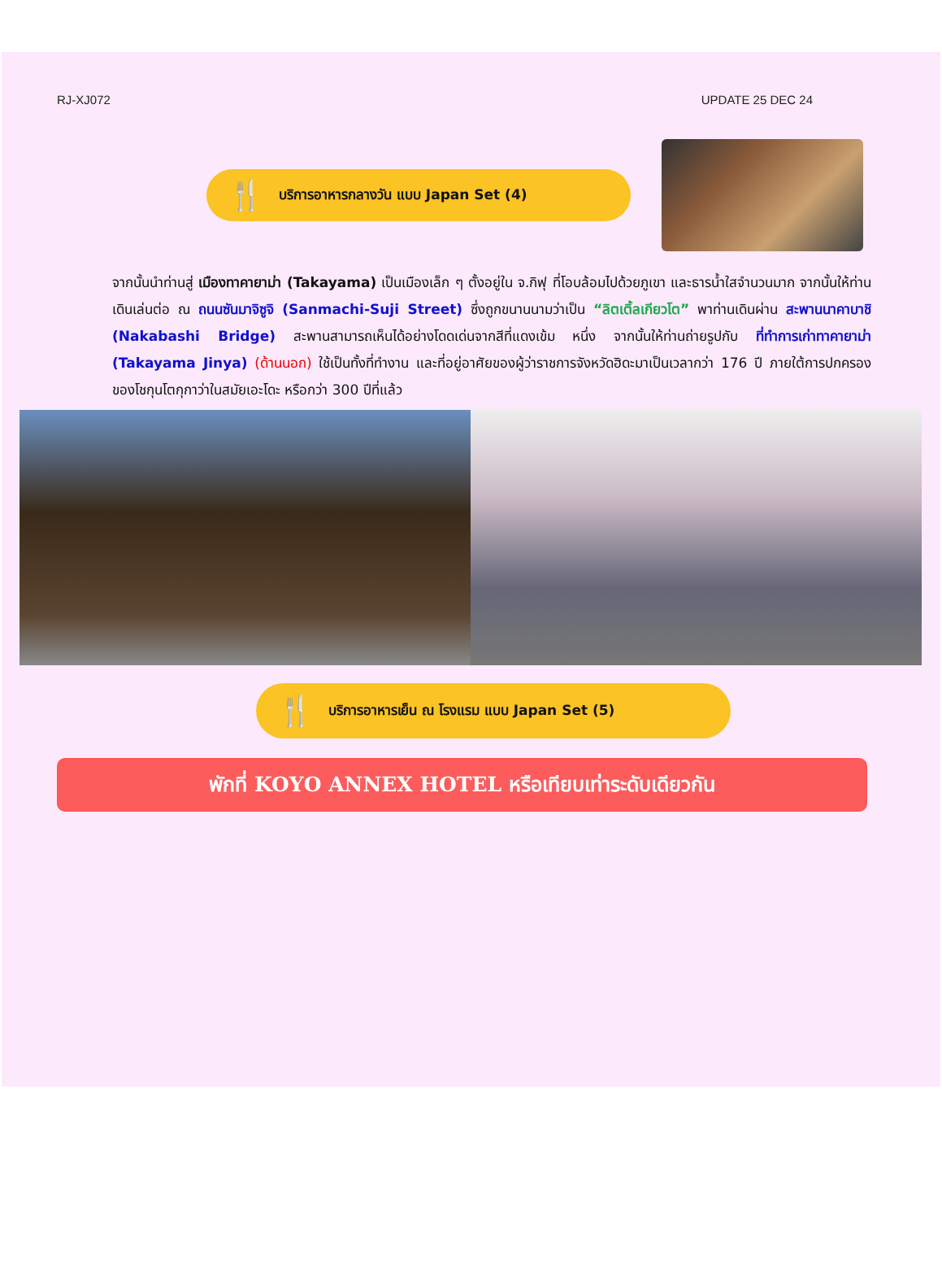RJ-XJ072 UPDATE 25 DEC 24
🍴 บริการอาหารกลางวัน แบบ Japan Set (4)
จากนั้นนำท่านสู่ เมืองทาคายาม่า (Takayama) เป็นเมืองเล็ก ๆ ตั้งอยู่ใน จ.กิฟุ ที่โอบล้อมไปด้วยภูเขา และธารน้ำใสจำนวนมาก จากนั้นให้ท่านเดินเล่นต่อ ณ ถนนซันมาจิซูจิ (Sanmachi-Suji Street) ซึ่งถูกขนานนามว่าเป็น “ลิตเติ้ลเกียวโต” พาท่านเดินผ่าน สะพานนาคาบาชิ (Nakabashi Bridge) สะพานสามารถเห็นได้อย่างโดดเด่นจากสีที่แดงเข้ม หนึ่ง จากนั้นให้ท่านถ่ายรูปกับ ที่ทำการเก่าทาคายาม่า (Takayama Jinya) (ด้านนอก) ใช้เป็นทั้งที่ทำงาน และที่อยู่อาศัยของผู้ว่าราชการจังหวัดฮิดะมาเป็นเวลากว่า 176 ปี ภายใต้การปกครองของโชกุนโตกุกาว่าในสมัยเอะโดะ หรือกว่า 300 ปีที่แล้ว
🍴 บริการอาหารเย็น ณ โรงแรม แบบ Japan Set (5)
พักที่ KOYO ANNEX HOTEL หรือเทียบเท่าระดับเดียวกัน